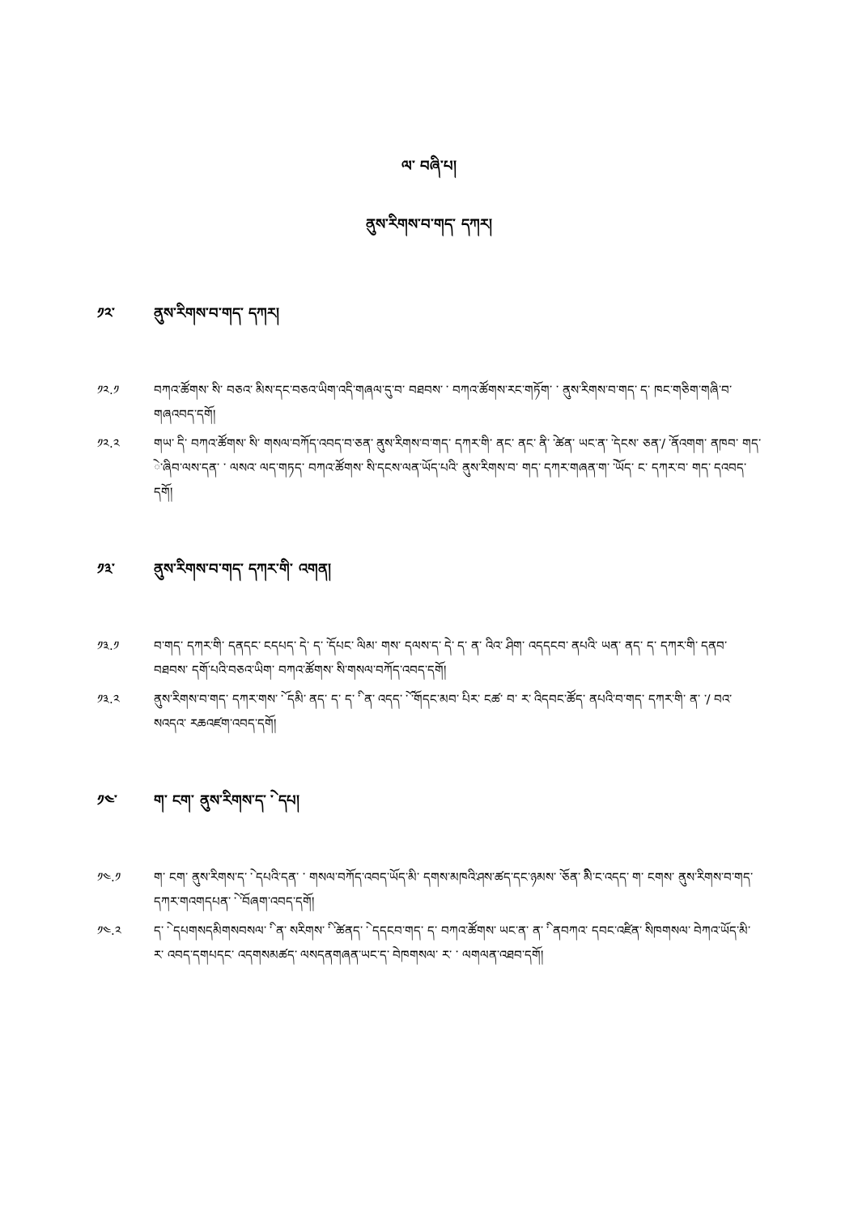ལ་ བཞི་པ།
ནུས་རིགས་བ་གད་ དཀར།
༡༢་ ནུས་རིགས་བ་གད་ དཀར།
༡༢.༡ བཀའ་ཚོགས་ ིས་ བཅའ་ ིམས་དང་བཅའ་ཡིག་འདི་གཞལ་དུ་བ་ བཐབས་ ་ བཀའ་ཚོགས་རང་གཏོག་ ་ ནུས་རིགས་བ་གད་ ད་ ཁང་གཅིག་གཞི་བ་ གཞའབད་དགོ།
༡༢.༢ གཡ་ ིད་ བཀའ་ཚོགས་ ིས་ གསལ་བཀོད་འབད་བ་ཅན་ ནུས་རིགས་བ་གད་ དཀར་གི་ ནང་ ནང་ ནི་ ེ་ཚན་ ཡང་ན་ ེ་དངས་ ཅན་/ ོ་ནའགག་ ནཁབ་ གད་ ེ་ཞིབ་ལས་དན་ ་ ལསའ་ ལད་གཏད་ བཀའ་ཚོགས་ ིས་དངས་ལན་ཡོད་པའི་ ནུས་རིགས་བ་ གད་ དཀར་གཞན་ག་ ེ་ཡོད་ ང་ དཀར་བ་ གད་ དའབད་དགོ།
༡༣་ ནུས་རིགས་བ་གད་ དཀར་གི་ འགན།
༡༣.༡ བ་གད་ དཀར་གི་ དནདང་ ངདཔད་ ེད་ ད་ ོ་དཔང་ ིལམ་ གས་ དལས་ད་ ེད་ ད་ ན་ འིའ་ ིཤག་ འདདངབ་ ནཔའི་ ཡན་ ནད་ ད་ དཀར་གི་ དནབ་ བཐབས་ དགོ་པའི་བཅའ་ཡིག་ བཀའ་ཚོགས་ ིས་གསལ་བཀོད་འབད་དགོ།
༡༣.༢ ནུས་རིགས་བ་གད་ དཀར་གས་ ོ་ དམི་ ནད་ ད་ ད་ ི་ ན་ འདད་ ོ་ ོ་གདང་མབ་ ིཔར་ ངཚ་ བ་ ར་ འིདབང་ཚོད་ ནཔའི་བ་གད་ དཀར་གི་ ན་ ་/ བའ་ སའདའ་ རཆའཛག་འབད་དགོ།
༡༤་ ག་ ངག་ ནུས་རིགས་ད་ ེ་ དཔ།
༡༤.༡ ག་ ངག་ ནུས་རིགས་ད་ ེ་ དཔའི་དན་ ་ གསལ་བཀོད་འབད་ཡོད་མི་ དགས་མཁའི་ཤས་ཚད་དང་ཉམས་ ོ་ཅན་ ིམི་ང་འདད་ ག་ ངགས་ ནུས་རིགས་བ་གད་ དཀར་གའགདཔན་ ེ་ ོ་བཞག་འབད་དགོ།
༡༤.༢ ད་ ེ་ དཔགསདམིགསབསལ་ ི་ ན་ སརིགས་ ི་ ེ་ཚནད་ ེ་ དདངབ་གད་ ད་ བཀའ་ཚོགས་ ཡང་ན་ ན་ ི་ ནབཀའ་ དབང་འཛིན་ ིསཁགསལ་ ེབཀའ་ཡོད་མི་ ར་ འབད་དགཔདང་ འདགསམཚད་ ལསདནགཞན་ཡང་ད་ ེབཁགསལ་ ར་ ་ ལགལན་འཐབ་དགོ།